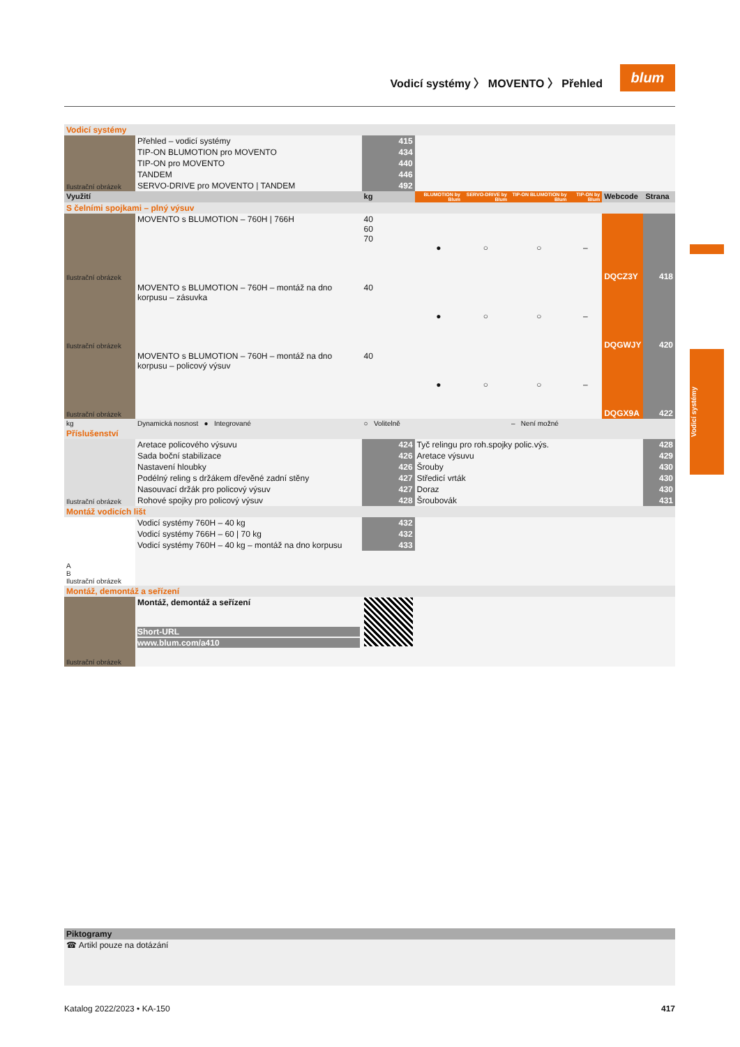Vodicí systémy 〉 MOVENTO 〉 Přehled
blum
Vodicí systémy
| Vodicí systémy | | | | | | | | | |
| Ilustrační obrázek | Přehled – vodicí systémy | 415 | | | | | | | |
| | TIP-ON BLUMOTION pro MOVENTO | 434 | | | | | | | |
| | TIP-ON pro MOVENTO | 440 | | | | | | | |
| | TANDEM | 446 | | | | | | | |
| | SERVO-DRIVE pro MOVENTO / TANDEM | 492 | | | | | | | |
| Využití | | kg | BLUMOTION by Blum | SERVO-DRIVE by Blum | TIP-ON BLUMOTION by Blum | TIP-ON by Blum | Webcode | Strana | |
| S čelními spojkami – plný výsuv | | | | | | | | | |
| Ilustrační obrázek | MOVENTO s BLUMOTION – 760H / 766H | 40 60 70 | ● | ○ | ○ | – | DQCZ3Y | 418 | |
| Ilustrační obrázek | MOVENTO s BLUMOTION – 760H – montáž na dno korpusu – zásuvka | 40 | ● | ○ | ○ | – | DQGWJY | 420 | |
| Ilustrační obrázek | MOVENTO s BLUMOTION – 760H – montáž na dno korpusu – policový výsuv | 40 | ● | ○ | ○ | – | DQGX9A | 422 | |
| kg | Dynamická nosnost ● Integrované | ○ Volitelně | | | – Není možné | | | | |
| Příslušenství | | | | | | | | | |
| Ilustrační obrázek | Aretace policového výsuvu | 424 | Tyč relingu pro roh.spojky polic.výs. | | | | | | 428 |
| | Sada boční stabilizace | 426 | Aretace výsuvu | | | | | | 429 |
| | Nastavení hloubky | 426 | Šrouby | | | | | | 430 |
| | Podélný reling s držákem dřevěné zadní stěny | 427 | Středicí vrták | | | | | | 430 |
| | Nasouvací držák pro policový výsuv | 427 | Doraz | | | | | | 430 |
| | Rohové spojky pro policový výsuv | 428 | Šroubovák | | | | | | 431 |
| Montáž vodicích lišt | | | | | | | | | |
| A B Ilustrační obrázek | Vodicí systémy 760H – 40 kg | 432 | | | | | | | |
| | Vodicí systémy 766H – 60 / 70 kg | 432 | | | | | | | |
| | Vodicí systémy 760H – 40 kg – montáž na dno korpusu | 433 | | | | | | | |
| Montáž, demontáž a seřízení | | | | | | | | | |
| Ilustrační obrázek | Montáž, demontáž a seřízení Short-URL www.blum.com/a410 | | | | | | | | |
| Piktogramy | | |
| --- | --- | --- |
| ☎ Artikl pouze na dotázání | | |
Katalog 2022/2023 • KA-150 417